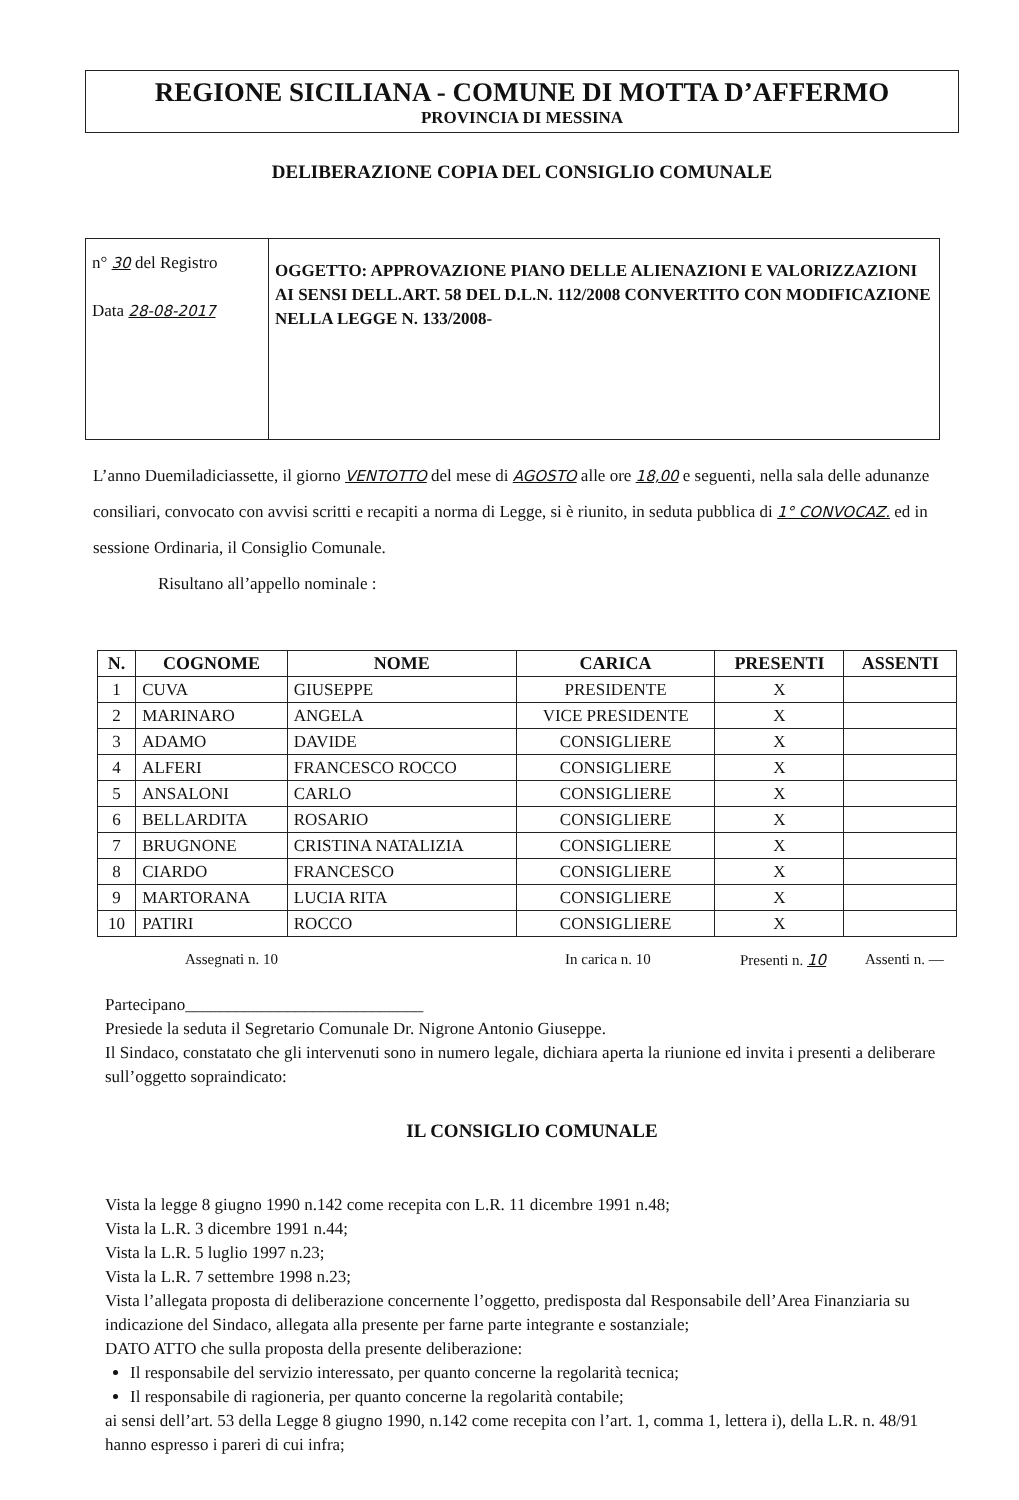REGIONE SICILIANA - COMUNE DI MOTTA D’AFFERMO
PROVINCIA DI MESSINA
DELIBERAZIONE COPIA DEL CONSIGLIO COMUNALE
| n° 30 del Registro Data 28-08-2017 | OGGETTO: APPROVAZIONE PIANO DELLE ALIENAZIONI E VALORIZZAZIONI AI SENSI DELL.ART. 58 DEL D.L.N. 112/2008 CONVERTITO CON MODIFICAZIONE NELLA LEGGE N. 133/2008- |
L’anno Duemiladiciassette, il giorno VENTOTTO del mese di AGOSTO alle ore 18,00 e seguenti, nella sala delle adunanze consiliari, convocato con avvisi scritti e recapiti a norma di Legge, si è riunito, in seduta pubblica di 1° CONVOCAZ. ed in sessione Ordinaria, il Consiglio Comunale.
Risultano all’appello nominale :
| N. | COGNOME | NOME | CARICA | PRESENTI | ASSENTI |
| --- | --- | --- | --- | --- | --- |
| 1 | CUVA | GIUSEPPE | PRESIDENTE | X | |
| 2 | MARINARO | ANGELA | VICE PRESIDENTE | X | |
| 3 | ADAMO | DAVIDE | CONSIGLIERE | X | |
| 4 | ALFERI | FRANCESCO ROCCO | CONSIGLIERE | X | |
| 5 | ANSALONI | CARLO | CONSIGLIERE | X | |
| 6 | BELLARDITA | ROSARIO | CONSIGLIERE | X | |
| 7 | BRUGNONE | CRISTINA NATALIZIA | CONSIGLIERE | X | |
| 8 | CIARDO | FRANCESCO | CONSIGLIERE | X | |
| 9 | MARTORANA | LUCIA RITA | CONSIGLIERE | X | |
| 10 | PATIRI | ROCCO | CONSIGLIERE | X | |
Assegnati n. 10 In carica n. 10 Presenti n. 10 Assenti n. —
Partecipano____________________________
Presiede la seduta il Segretario Comunale Dr. Nigrone Antonio Giuseppe.
Il Sindaco, constatato che gli intervenuti sono in numero legale, dichiara aperta la riunione ed invita i presenti a deliberare sull’oggetto sopraindicato:
IL CONSIGLIO COMUNALE
Vista la legge 8 giugno 1990 n.142 come recepita con L.R. 11 dicembre 1991 n.48;
Vista la L.R. 3 dicembre 1991 n.44;
Vista la L.R. 5 luglio 1997 n.23;
Vista la L.R. 7 settembre 1998 n.23;
Vista l’allegata proposta di deliberazione concernente l’oggetto, predisposta dal Responsabile dell’Area Finanziaria su indicazione del Sindaco, allegata alla presente per farne parte integrante e sostanziale;
DATO ATTO che sulla proposta della presente deliberazione:
Il responsabile del servizio interessato, per quanto concerne la regolarità tecnica;
Il responsabile di ragioneria, per quanto concerne la regolarità contabile;
ai sensi dell’art. 53 della Legge 8 giugno 1990, n.142 come recepita con l’art. 1, comma 1, lettera i), della L.R. n. 48/91 hanno espresso i pareri di cui infra;